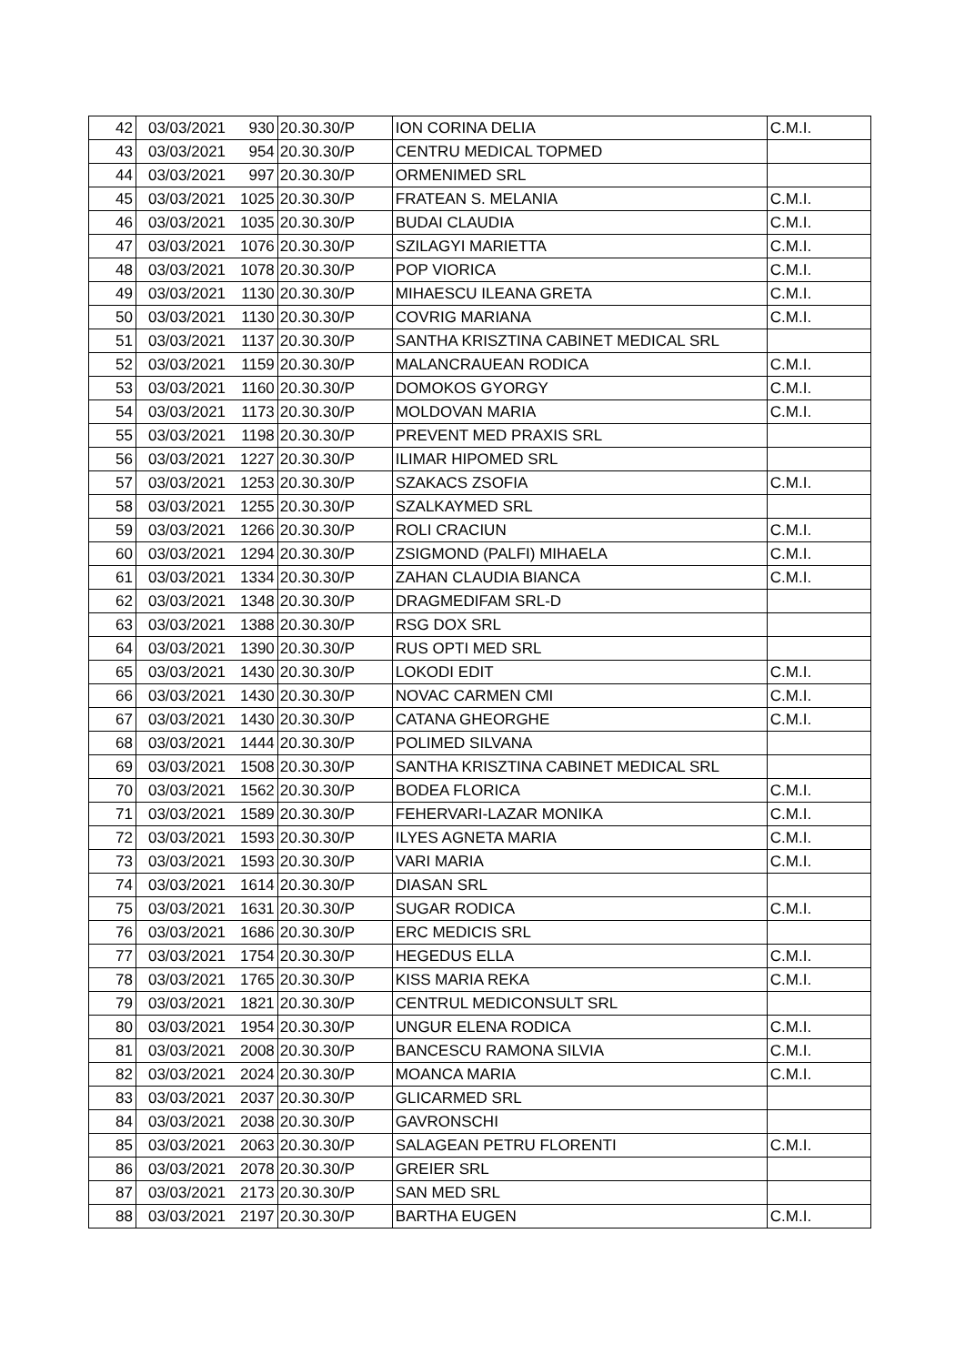| 42 | 03/03/2021 | 930 | 20.30.30/P | ION CORINA DELIA | C.M.I. |
| 43 | 03/03/2021 | 954 | 20.30.30/P | CENTRU MEDICAL TOPMED | |
| 44 | 03/03/2021 | 997 | 20.30.30/P | ORMENIMED SRL | |
| 45 | 03/03/2021 | 1025 | 20.30.30/P | FRATEAN S. MELANIA | C.M.I. |
| 46 | 03/03/2021 | 1035 | 20.30.30/P | BUDAI CLAUDIA | C.M.I. |
| 47 | 03/03/2021 | 1076 | 20.30.30/P | SZILAGYI MARIETTA | C.M.I. |
| 48 | 03/03/2021 | 1078 | 20.30.30/P | POP VIORICA | C.M.I. |
| 49 | 03/03/2021 | 1130 | 20.30.30/P | MIHAESCU ILEANA GRETA | C.M.I. |
| 50 | 03/03/2021 | 1130 | 20.30.30/P | COVRIG MARIANA | C.M.I. |
| 51 | 03/03/2021 | 1137 | 20.30.30/P | SANTHA KRISZTINA CABINET MEDICAL SRL | |
| 52 | 03/03/2021 | 1159 | 20.30.30/P | MALANCRAUEAN RODICA | C.M.I. |
| 53 | 03/03/2021 | 1160 | 20.30.30/P | DOMOKOS GYORGY | C.M.I. |
| 54 | 03/03/2021 | 1173 | 20.30.30/P | MOLDOVAN MARIA | C.M.I. |
| 55 | 03/03/2021 | 1198 | 20.30.30/P | PREVENT MED PRAXIS SRL | |
| 56 | 03/03/2021 | 1227 | 20.30.30/P | ILIMAR HIPOMED SRL | |
| 57 | 03/03/2021 | 1253 | 20.30.30/P | SZAKACS ZSOFIA | C.M.I. |
| 58 | 03/03/2021 | 1255 | 20.30.30/P | SZALKAYMED SRL | |
| 59 | 03/03/2021 | 1266 | 20.30.30/P | ROLI CRACIUN | C.M.I. |
| 60 | 03/03/2021 | 1294 | 20.30.30/P | ZSIGMOND (PALFI) MIHAELA | C.M.I. |
| 61 | 03/03/2021 | 1334 | 20.30.30/P | ZAHAN CLAUDIA BIANCA | C.M.I. |
| 62 | 03/03/2021 | 1348 | 20.30.30/P | DRAGMEDIFAM SRL-D | |
| 63 | 03/03/2021 | 1388 | 20.30.30/P | RSG DOX SRL | |
| 64 | 03/03/2021 | 1390 | 20.30.30/P | RUS OPTI MED SRL | |
| 65 | 03/03/2021 | 1430 | 20.30.30/P | LOKODI EDIT | C.M.I. |
| 66 | 03/03/2021 | 1430 | 20.30.30/P | NOVAC CARMEN CMI | C.M.I. |
| 67 | 03/03/2021 | 1430 | 20.30.30/P | CATANA GHEORGHE | C.M.I. |
| 68 | 03/03/2021 | 1444 | 20.30.30/P | POLIMED SILVANA | |
| 69 | 03/03/2021 | 1508 | 20.30.30/P | SANTHA KRISZTINA CABINET MEDICAL SRL | |
| 70 | 03/03/2021 | 1562 | 20.30.30/P | BODEA FLORICA | C.M.I. |
| 71 | 03/03/2021 | 1589 | 20.30.30/P | FEHERVARI-LAZAR MONIKA | C.M.I. |
| 72 | 03/03/2021 | 1593 | 20.30.30/P | ILYES AGNETA MARIA | C.M.I. |
| 73 | 03/03/2021 | 1593 | 20.30.30/P | VARI MARIA | C.M.I. |
| 74 | 03/03/2021 | 1614 | 20.30.30/P | DIASAN SRL | |
| 75 | 03/03/2021 | 1631 | 20.30.30/P | SUGAR RODICA | C.M.I. |
| 76 | 03/03/2021 | 1686 | 20.30.30/P | ERC MEDICIS SRL | |
| 77 | 03/03/2021 | 1754 | 20.30.30/P | HEGEDUS ELLA | C.M.I. |
| 78 | 03/03/2021 | 1765 | 20.30.30/P | KISS MARIA REKA | C.M.I. |
| 79 | 03/03/2021 | 1821 | 20.30.30/P | CENTRUL MEDICONSULT SRL | |
| 80 | 03/03/2021 | 1954 | 20.30.30/P | UNGUR ELENA RODICA | C.M.I. |
| 81 | 03/03/2021 | 2008 | 20.30.30/P | BANCESCU RAMONA SILVIA | C.M.I. |
| 82 | 03/03/2021 | 2024 | 20.30.30/P | MOANCA MARIA | C.M.I. |
| 83 | 03/03/2021 | 2037 | 20.30.30/P | GLICARMED SRL | |
| 84 | 03/03/2021 | 2038 | 20.30.30/P | GAVRONSCHI | |
| 85 | 03/03/2021 | 2063 | 20.30.30/P | SALAGEAN PETRU FLORENTI | C.M.I. |
| 86 | 03/03/2021 | 2078 | 20.30.30/P | GREIER SRL | |
| 87 | 03/03/2021 | 2173 | 20.30.30/P | SAN MED SRL | |
| 88 | 03/03/2021 | 2197 | 20.30.30/P | BARTHA EUGEN | C.M.I. |